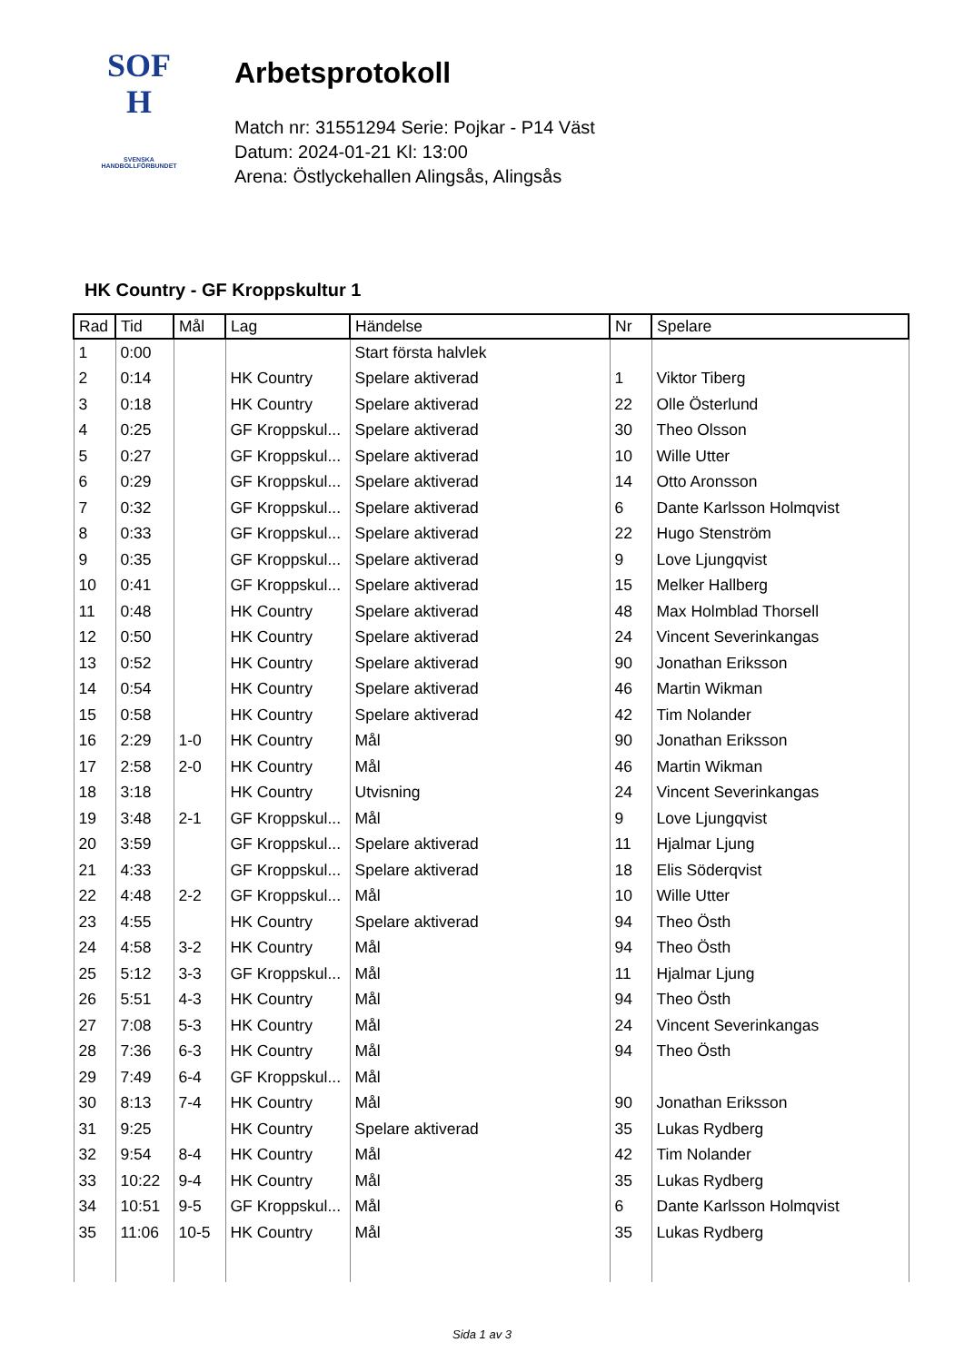SOF
H
SVENSKA
HANDBOLLFÖRBUNDET
Arbetsprotokoll
Match nr: 31551294 Serie: Pojkar - P14 Väst
Datum: 2024-01-21 Kl: 13:00
Arena: Östlyckehallen Alingsås, Alingsås
HK Country - GF Kroppskultur 1
| Rad | Tid | Mål | Lag | Händelse | Nr | Spelare |
| --- | --- | --- | --- | --- | --- | --- |
| 1 | 0:00 | | | Start första halvlek | | |
| 2 | 0:14 | | HK Country | Spelare aktiverad | 1 | Viktor Tiberg |
| 3 | 0:18 | | HK Country | Spelare aktiverad | 22 | Olle Österlund |
| 4 | 0:25 | | GF Kroppskul... | Spelare aktiverad | 30 | Theo Olsson |
| 5 | 0:27 | | GF Kroppskul... | Spelare aktiverad | 10 | Wille Utter |
| 6 | 0:29 | | GF Kroppskul... | Spelare aktiverad | 14 | Otto Aronsson |
| 7 | 0:32 | | GF Kroppskul... | Spelare aktiverad | 6 | Dante Karlsson Holmqvist |
| 8 | 0:33 | | GF Kroppskul... | Spelare aktiverad | 22 | Hugo Stenström |
| 9 | 0:35 | | GF Kroppskul... | Spelare aktiverad | 9 | Love Ljungqvist |
| 10 | 0:41 | | GF Kroppskul... | Spelare aktiverad | 15 | Melker Hallberg |
| 11 | 0:48 | | HK Country | Spelare aktiverad | 48 | Max Holmblad Thorsell |
| 12 | 0:50 | | HK Country | Spelare aktiverad | 24 | Vincent Severinkangas |
| 13 | 0:52 | | HK Country | Spelare aktiverad | 90 | Jonathan Eriksson |
| 14 | 0:54 | | HK Country | Spelare aktiverad | 46 | Martin Wikman |
| 15 | 0:58 | | HK Country | Spelare aktiverad | 42 | Tim Nolander |
| 16 | 2:29 | 1-0 | HK Country | Mål | 90 | Jonathan Eriksson |
| 17 | 2:58 | 2-0 | HK Country | Mål | 46 | Martin Wikman |
| 18 | 3:18 | | HK Country | Utvisning | 24 | Vincent Severinkangas |
| 19 | 3:48 | 2-1 | GF Kroppskul... | Mål | 9 | Love Ljungqvist |
| 20 | 3:59 | | GF Kroppskul... | Spelare aktiverad | 11 | Hjalmar Ljung |
| 21 | 4:33 | | GF Kroppskul... | Spelare aktiverad | 18 | Elis Söderqvist |
| 22 | 4:48 | 2-2 | GF Kroppskul... | Mål | 10 | Wille Utter |
| 23 | 4:55 | | HK Country | Spelare aktiverad | 94 | Theo Östh |
| 24 | 4:58 | 3-2 | HK Country | Mål | 94 | Theo Östh |
| 25 | 5:12 | 3-3 | GF Kroppskul... | Mål | 11 | Hjalmar Ljung |
| 26 | 5:51 | 4-3 | HK Country | Mål | 94 | Theo Östh |
| 27 | 7:08 | 5-3 | HK Country | Mål | 24 | Vincent Severinkangas |
| 28 | 7:36 | 6-3 | HK Country | Mål | 94 | Theo Östh |
| 29 | 7:49 | 6-4 | GF Kroppskul... | Mål | | |
| 30 | 8:13 | 7-4 | HK Country | Mål | 90 | Jonathan Eriksson |
| 31 | 9:25 | | HK Country | Spelare aktiverad | 35 | Lukas Rydberg |
| 32 | 9:54 | 8-4 | HK Country | Mål | 42 | Tim Nolander |
| 33 | 10:22 | 9-4 | HK Country | Mål | 35 | Lukas Rydberg |
| 34 | 10:51 | 9-5 | GF Kroppskul... | Mål | 6 | Dante Karlsson Holmqvist |
| 35 | 11:06 | 10-5 | HK Country | Mål | 35 | Lukas Rydberg |
Sida 1 av 3